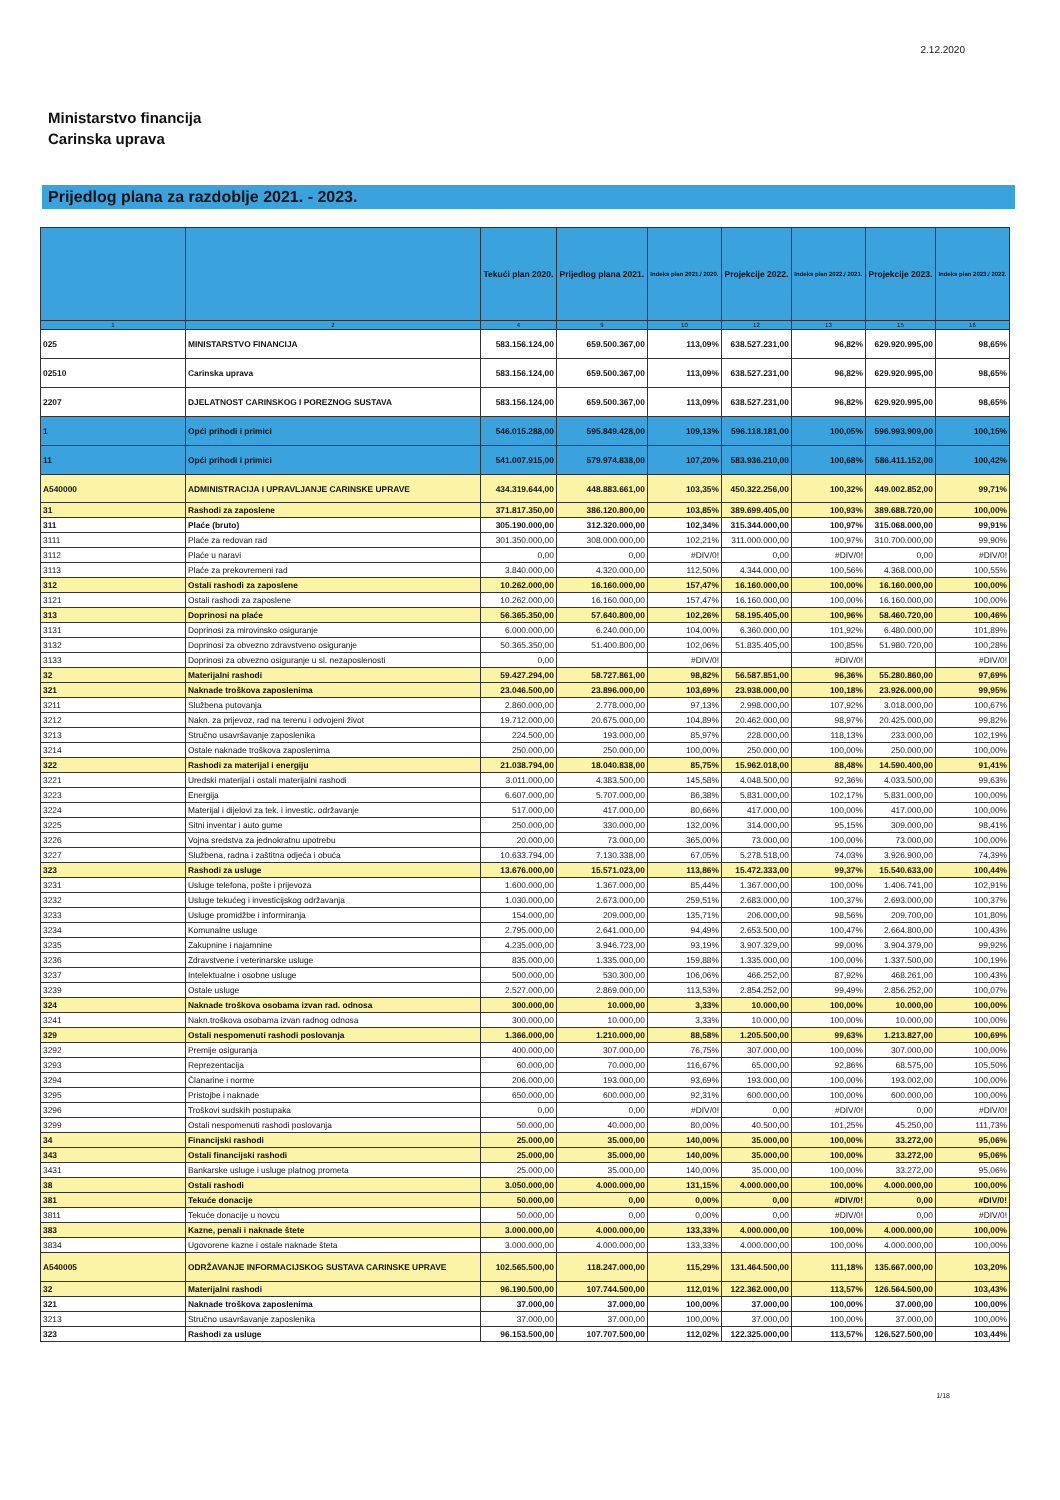2.12.2020
Ministarstvo financija
Carinska uprava
Prijedlog plana za razdoblje 2021. - 2023.
| | | Tekući plan 2020. | Prijedlog plana 2021. | Indeks plan 2021./ 2020. | Projekcije 2022. | Indeks plan 2022./ 2021. | Projekcije 2023. | Indeks plan 2023./ 2022. |
| --- | --- | --- | --- | --- | --- | --- | --- | --- |
| 1 | 2 | 4 | 9 | 10 | 12 | 13 | 15 | 16 |
| 025 | MINISTARSTVO FINANCIJA | 583.156.124,00 | 659.500.367,00 | 113,09% | 638.527.231,00 | 96,82% | 629.920.995,00 | 98,65% |
| 02510 | Carinska uprava | 583.156.124,00 | 659.500.367,00 | 113,09% | 638.527.231,00 | 96,82% | 629.920.995,00 | 98,65% |
| 2207 | DJELATNOST CARINSKOG I POREZNOG SUSTAVA | 583.156.124,00 | 659.500.367,00 | 113,09% | 638.527.231,00 | 96,82% | 629.920.995,00 | 98,65% |
| 1 | Opći prihodi i primici | 546.015.288,00 | 595.849.428,00 | 109,13% | 596.118.181,00 | 100,05% | 596.993.909,00 | 100,15% |
| 11 | Opći prihodi i primici | 541.007.915,00 | 579.974.838,00 | 107,20% | 583.936.210,00 | 100,68% | 586.411.152,00 | 100,42% |
| A540000 | ADMINISTRACIJA I UPRAVLJANJE CARINSKE UPRAVE | 434.319.644,00 | 448.883.661,00 | 103,35% | 450.322.256,00 | 100,32% | 449.002.852,00 | 99,71% |
| 31 | Rashodi za zaposlene | 371.817.350,00 | 386.120.800,00 | 103,85% | 389.699.405,00 | 100,93% | 389.688.720,00 | 100,00% |
| 311 | Plaće (bruto) | 305.190.000,00 | 312.320.000,00 | 102,34% | 315.344.000,00 | 100,97% | 315.068.000,00 | 99,91% |
| 3111 | Plaće za redovan rad | 301.350.000,00 | 308.000.000,00 | 102,21% | 311.000.000,00 | 100,97% | 310.700.000,00 | 99,90% |
| 3112 | Plaće u naravi | 0,00 | 0,00 | #DIV/0! | 0,00 | #DIV/0! | 0,00 | #DIV/0! |
| 3113 | Plaće za prekovremeni rad | 3.840.000,00 | 4.320.000,00 | 112,50% | 4.344.000,00 | 100,56% | 4.368.000,00 | 100,55% |
| 312 | Ostali rashodi za zaposlene | 10.262.000,00 | 16.160.000,00 | 157,47% | 16.160.000,00 | 100,00% | 16.160.000,00 | 100,00% |
| 3121 | Ostali rashodi za zaposlene | 10.262.000,00 | 16.160.000,00 | 157,47% | 16.160.000,00 | 100,00% | 16.160.000,00 | 100,00% |
| 313 | Doprinosi na plaće | 56.365.350,00 | 57.640.800,00 | 102,26% | 58.195.405,00 | 100,96% | 58.460.720,00 | 100,46% |
| 3131 | Doprinosi za mirovinsko osiguranje | 6.000.000,00 | 6.240.000,00 | 104,00% | 6.360.000,00 | 101,92% | 6.480.000,00 | 101,89% |
| 3132 | Doprinosi za obvezno zdravstveno osiguranje | 50.365.350,00 | 51.400.800,00 | 102,06% | 51.835.405,00 | 100,85% | 51.980.720,00 | 100,28% |
| 3133 | Doprinosi za obvezno osiguranje u sl. nezaposlenosti | 0,00 | | #DIV/0! | | #DIV/0! | | #DIV/0! |
| 32 | Materijalni rashodi | 59.427.294,00 | 58.727.861,00 | 98,82% | 56.587.851,00 | 96,36% | 55.280.860,00 | 97,69% |
| 321 | Naknade troškova zaposlenima | 23.046.500,00 | 23.896.000,00 | 103,69% | 23.938.000,00 | 100,18% | 23.926.000,00 | 99,95% |
| 3211 | Službena putovanja | 2.860.000,00 | 2.778.000,00 | 97,13% | 2.998.000,00 | 107,92% | 3.018.000,00 | 100,67% |
| 3212 | Nakn. za prijevoz, rad na terenu i odvojeni život | 19.712.000,00 | 20.675.000,00 | 104,89% | 20.462.000,00 | 98,97% | 20.425.000,00 | 99,82% |
| 3213 | Stručno usavršavanje zaposlenika | 224.500,00 | 193.000,00 | 85,97% | 228.000,00 | 118,13% | 233.000,00 | 102,19% |
| 3214 | Ostale naknade troškova zaposlenima | 250.000,00 | 250.000,00 | 100,00% | 250.000,00 | 100,00% | 250.000,00 | 100,00% |
| 322 | Rashodi za materijal i energiju | 21.038.794,00 | 18.040.838,00 | 85,75% | 15.962.018,00 | 88,48% | 14.590.400,00 | 91,41% |
| 3221 | Uredski materijal i ostali materijalni rashodi | 3.011.000,00 | 4.383.500,00 | 145,58% | 4.048.500,00 | 92,36% | 4.033.500,00 | 99,63% |
| 3223 | Energija | 6.607.000,00 | 5.707.000,00 | 86,38% | 5.831.000,00 | 102,17% | 5.831.000,00 | 100,00% |
| 3224 | Materijal i dijelovi za tek. i investic. održavanje | 517.000,00 | 417.000,00 | 80,66% | 417.000,00 | 100,00% | 417.000,00 | 100,00% |
| 3225 | Sitni inventar i auto gume | 250.000,00 | 330.000,00 | 132,00% | 314.000,00 | 95,15% | 309.000,00 | 98,41% |
| 3226 | Vojna sredstva za jednokratnu upotrebu | 20.000,00 | 73.000,00 | 365,00% | 73.000,00 | 100,00% | 73.000,00 | 100,00% |
| 3227 | Službena, radna i zaštitna odjeća i obuća | 10.633.794,00 | 7.130.338,00 | 67,05% | 5.278.518,00 | 74,03% | 3.926.900,00 | 74,39% |
| 323 | Rashodi za usluge | 13.676.000,00 | 15.571.023,00 | 113,86% | 15.472.333,00 | 99,37% | 15.540.633,00 | 100,44% |
| 3231 | Usluge telefona, pošte i prijevoza | 1.600.000,00 | 1.367.000,00 | 85,44% | 1.367.000,00 | 100,00% | 1.406.741,00 | 102,91% |
| 3232 | Usluge tekućeg i investicijskog održavanja | 1.030.000,00 | 2.673.000,00 | 259,51% | 2.683.000,00 | 100,37% | 2.693.000,00 | 100,37% |
| 3233 | Usluge promidžbe i informiranja | 154.000,00 | 209.000,00 | 135,71% | 206.000,00 | 98,56% | 209.700,00 | 101,80% |
| 3234 | Komunalne usluge | 2.795.000,00 | 2.641.000,00 | 94,49% | 2.653.500,00 | 100,47% | 2.664.800,00 | 100,43% |
| 3235 | Zakupnine i najamnine | 4.235.000,00 | 3.946.723,00 | 93,19% | 3.907.329,00 | 99,00% | 3.904.379,00 | 99,92% |
| 3236 | Zdravstvene i veterinarske usluge | 835.000,00 | 1.335.000,00 | 159,88% | 1.335.000,00 | 100,00% | 1.337.500,00 | 100,19% |
| 3237 | Intelektualne i osobne usluge | 500.000,00 | 530.300,00 | 106,06% | 466.252,00 | 87,92% | 468.261,00 | 100,43% |
| 3239 | Ostale usluge | 2.527.000,00 | 2.869.000,00 | 113,53% | 2.854.252,00 | 99,49% | 2.856.252,00 | 100,07% |
| 324 | Naknade troškova osobama izvan rad. odnosa | 300.000,00 | 10.000,00 | 3,33% | 10.000,00 | 100,00% | 10.000,00 | 100,00% |
| 3241 | Nakn.troškova osobama izvan radnog odnosa | 300.000,00 | 10.000,00 | 3,33% | 10.000,00 | 100,00% | 10.000,00 | 100,00% |
| 329 | Ostali nespomenuti rashodi poslovanja | 1.366.000,00 | 1.210.000,00 | 88,58% | 1.205.500,00 | 99,63% | 1.213.827,00 | 100,69% |
| 3292 | Premije osiguranja | 400.000,00 | 307.000,00 | 76,75% | 307.000,00 | 100,00% | 307.000,00 | 100,00% |
| 3293 | Reprezentacija | 60.000,00 | 70.000,00 | 116,67% | 65.000,00 | 92,86% | 68.575,00 | 105,50% |
| 3294 | Članarine i norme | 206.000,00 | 193.000,00 | 93,69% | 193.000,00 | 100,00% | 193.002,00 | 100,00% |
| 3295 | Pristojbe i naknade | 650.000,00 | 600.000,00 | 92,31% | 600.000,00 | 100,00% | 600.000,00 | 100,00% |
| 3296 | Troškovi sudskih postupaka | 0,00 | 0,00 | #DIV/0! | 0,00 | #DIV/0! | 0,00 | #DIV/0! |
| 3299 | Ostali nespomenuti rashodi poslovanja | 50.000,00 | 40.000,00 | 80,00% | 40.500,00 | 101,25% | 45.250,00 | 111,73% |
| 34 | Financijski rashodi | 25.000,00 | 35.000,00 | 140,00% | 35.000,00 | 100,00% | 33.272,00 | 95,06% |
| 343 | Ostali financijski rashodi | 25.000,00 | 35.000,00 | 140,00% | 35.000,00 | 100,00% | 33.272,00 | 95,06% |
| 3431 | Bankarske usluge i usluge platnog prometa | 25.000,00 | 35.000,00 | 140,00% | 35.000,00 | 100,00% | 33.272,00 | 95,06% |
| 38 | Ostali rashodi | 3.050.000,00 | 4.000.000,00 | 131,15% | 4.000.000,00 | 100,00% | 4.000.000,00 | 100,00% |
| 381 | Tekuće donacije | 50.000,00 | 0,00 | 0,00% | 0,00 | #DIV/0! | 0,00 | #DIV/0! |
| 3811 | Tekuće donacije u novcu | 50.000,00 | 0,00 | 0,00% | 0,00 | #DIV/0! | 0,00 | #DIV/0! |
| 383 | Kazne, penali i naknade štete | 3.000.000,00 | 4.000.000,00 | 133,33% | 4.000.000,00 | 100,00% | 4.000.000,00 | 100,00% |
| 3834 | Ugovorene kazne i ostale naknade šteta | 3.000.000,00 | 4.000.000,00 | 133,33% | 4.000.000,00 | 100,00% | 4.000.000,00 | 100,00% |
| A540005 | ODRŽAVANJE INFORMACIJSKOG SUSTAVA CARINSKE UPRAVE | 102.565.500,00 | 118.247.000,00 | 115,29% | 131.464.500,00 | 111,18% | 135.667.000,00 | 103,20% |
| 32 | Materijalni rashodi | 96.190.500,00 | 107.744.500,00 | 112,01% | 122.362.000,00 | 113,57% | 126.564.500,00 | 103,43% |
| 321 | Naknade troškova zaposlenima | 37.000,00 | 37.000,00 | 100,00% | 37.000,00 | 100,00% | 37.000,00 | 100,00% |
| 3213 | Stručno usavršavanje zaposlenika | 37.000,00 | 37.000,00 | 100,00% | 37.000,00 | 100,00% | 37.000,00 | 100,00% |
| 323 | Rashodi za usluge | 96.153.500,00 | 107.707.500,00 | 112,02% | 122.325.000,00 | 113,57% | 126.527.500,00 | 103,44% |
1/18